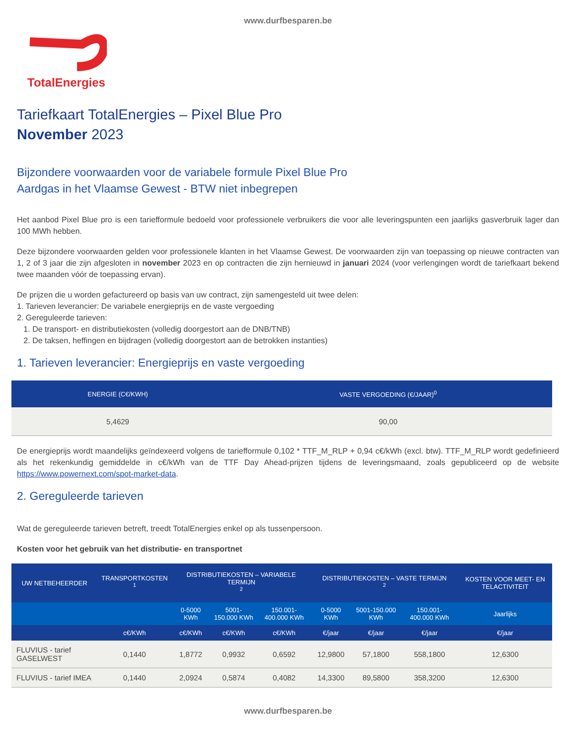www.durfbesparen.be
TotalEnergies
Tariefkaart TotalEnergies – Pixel Blue Pro
November 2023
Bijzondere voorwaarden voor de variabele formule Pixel Blue Pro
Aardgas in het Vlaamse Gewest - BTW niet inbegrepen
Het aanbod Pixel Blue pro is een tariefformule bedoeld voor professionele verbruikers die voor alle leveringspunten een jaarlijks gasverbruik lager dan 100 MWh hebben.
Deze bijzondere voorwaarden gelden voor professionele klanten in het Vlaamse Gewest. De voorwaarden zijn van toepassing op nieuwe contracten van 1, 2 of 3 jaar die zijn afgesloten in november 2023 en op contracten die zijn hernieuwd in januari 2024 (voor verlengingen wordt de tariefkaart bekend twee maanden vóór de toepassing ervan).
De prijzen die u worden gefactureerd op basis van uw contract, zijn samengesteld uit twee delen:
1. Tarieven leverancier: De variabele energieprijs en de vaste vergoeding
2. Gereguleerde tarieven:
1. De transport- en distributiekosten (volledig doorgestort aan de DNB/TNB)
2. De taksen, heffingen en bijdragen (volledig doorgestort aan de betrokken instanties)
1. Tarieven leverancier: Energieprijs en vaste vergoeding
| ENERGIE (C€/KWH) | VASTE VERGOEDING (€/JAAR)<sup>0</sup> |
| --- | --- |
| 5,4629 | 90,00 |
De energieprijs wordt maandelijks geïndexeerd volgens de tariefformule 0,102 * TTF_M_RLP + 0,94 c€/kWh (excl. btw). TTF_M_RLP wordt gedefinieerd als het rekenkundig gemiddelde in c€/kWh van de TTF Day Ahead-prijzen tijdens de leveringsmaand, zoals gepubliceerd op de website https://www.powernext.com/spot-market-data.
2. Gereguleerde tarieven
Wat de gereguleerde tarieven betreft, treedt TotalEnergies enkel op als tussenpersoon.
Kosten voor het gebruik van het distributie- en transportnet
| UW NETBEHEERDER | TRANSPORTKOSTEN <sup>1</sup> | DISTRIBUTIEKOSTEN – VARIABELE TERMIJN <sup>2</sup> | | | DISTRIBUTIEKOSTEN – VASTE TERMIJN <sup>2</sup> | | | KOSTEN VOOR MEET- EN TELACTIVITEIT |
| --- | --- | --- | --- | --- | --- | --- | --- | --- |
| | | 0-5000 KWh | 5001-150.000 KWh | 150.001- 400.000 KWh | 0-5000 KWh | 5001-150.000 KWh | 150.001- 400.000 KWh | Jaarlijks |
| | c€/KWh | c€/KWh | c€/KWh | c€/KWh | €/jaar | €/jaar | €/jaar | €/jaar |
| FLUVIUS - tarief GASELWEST | 0,1440 | 1,8772 | 0,9932 | 0,6592 | 12,9800 | 57,1800 | 558,1800 | 12,6300 |
| FLUVIUS - tarief IMEA | 0,1440 | 2,0924 | 0,5874 | 0,4082 | 14,3300 | 89,5800 | 358,3200 | 12,6300 |
www.durfbesparen.be